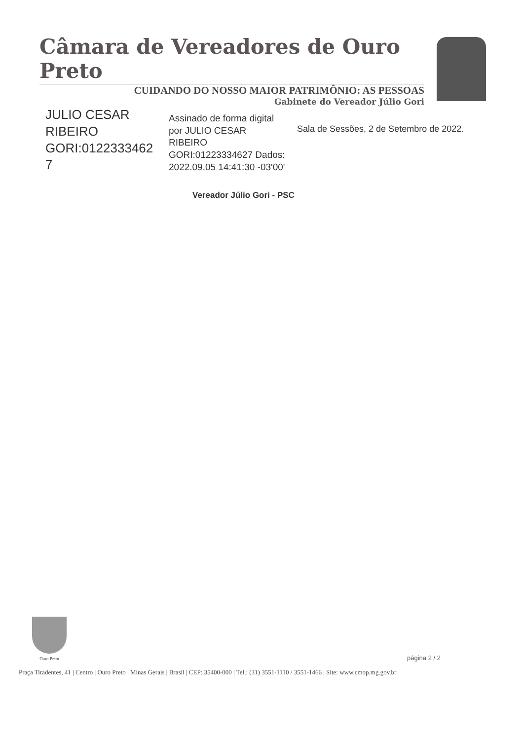Câmara de Vereadores de Ouro Preto
CUIDANDO DO NOSSO MAIOR PATRIMÔNIO: AS PESSOAS
Gabinete do Vereador Júlio Gori
JULIO CESAR RIBEIRO GORI:0122333462 7
Assinado de forma digital por JULIO CESAR RIBEIRO GORI:01223334627 Dados: 2022.09.05 14:41:30 -03'00'
Sala de Sessões, 2 de Setembro de 2022.
Vereador Júlio Gori - PSC
Ouro Preto
página 2 / 2
Praça Tiradentes, 41 | Centro | Ouro Preto | Minas Gerais | Brasil | CEP: 35400-000 | Tel.: (31) 3551-1110 / 3551-1466 | Site: www.cmop.mg.gov.br